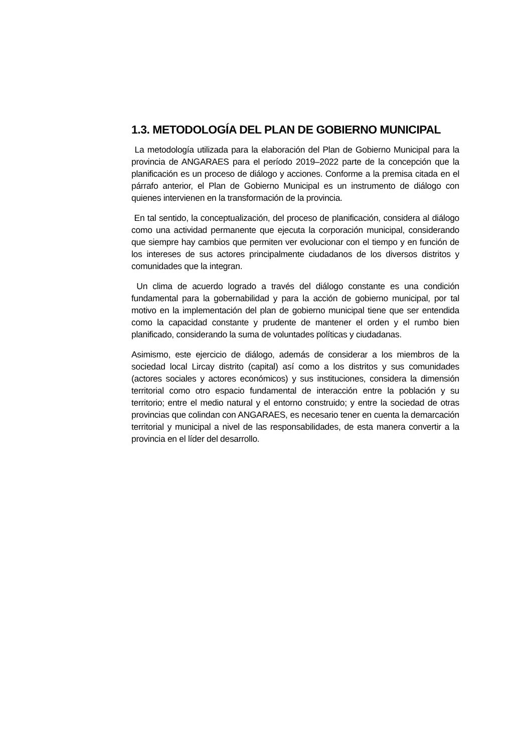1.3. METODOLOGÍA DEL PLAN DE GOBIERNO MUNICIPAL
La metodología utilizada para la elaboración del Plan de Gobierno Municipal para la provincia de ANGARAES para el período 2019–2022 parte de la concepción que la planificación es un proceso de diálogo y acciones. Conforme a la premisa citada en el párrafo anterior, el Plan de Gobierno Municipal es un instrumento de diálogo con quienes intervienen en la transformación de la provincia.
En tal sentido, la conceptualización, del proceso de planificación, considera al diálogo como una actividad permanente que ejecuta la corporación municipal, considerando que siempre hay cambios que permiten ver evolucionar con el tiempo y en función de los intereses de sus actores principalmente ciudadanos de los diversos distritos y comunidades que la integran.
Un clima de acuerdo logrado a través del diálogo constante es una condición fundamental para la gobernabilidad y para la acción de gobierno municipal, por tal motivo en la implementación del plan de gobierno municipal tiene que ser entendida como la capacidad constante y prudente de mantener el orden y el rumbo bien planificado, considerando la suma de voluntades políticas y ciudadanas.
Asimismo, este ejercicio de diálogo, además de considerar a los miembros de la sociedad local Lircay distrito (capital) así como a los distritos y sus comunidades (actores sociales y actores económicos) y sus instituciones, considera la dimensión territorial como otro espacio fundamental de interacción entre la población y su territorio; entre el medio natural y el entorno construido; y entre la sociedad de otras provincias que colindan con ANGARAES, es necesario tener en cuenta la demarcación territorial y municipal a nivel de las responsabilidades, de esta manera convertir a la provincia en el líder del desarrollo.